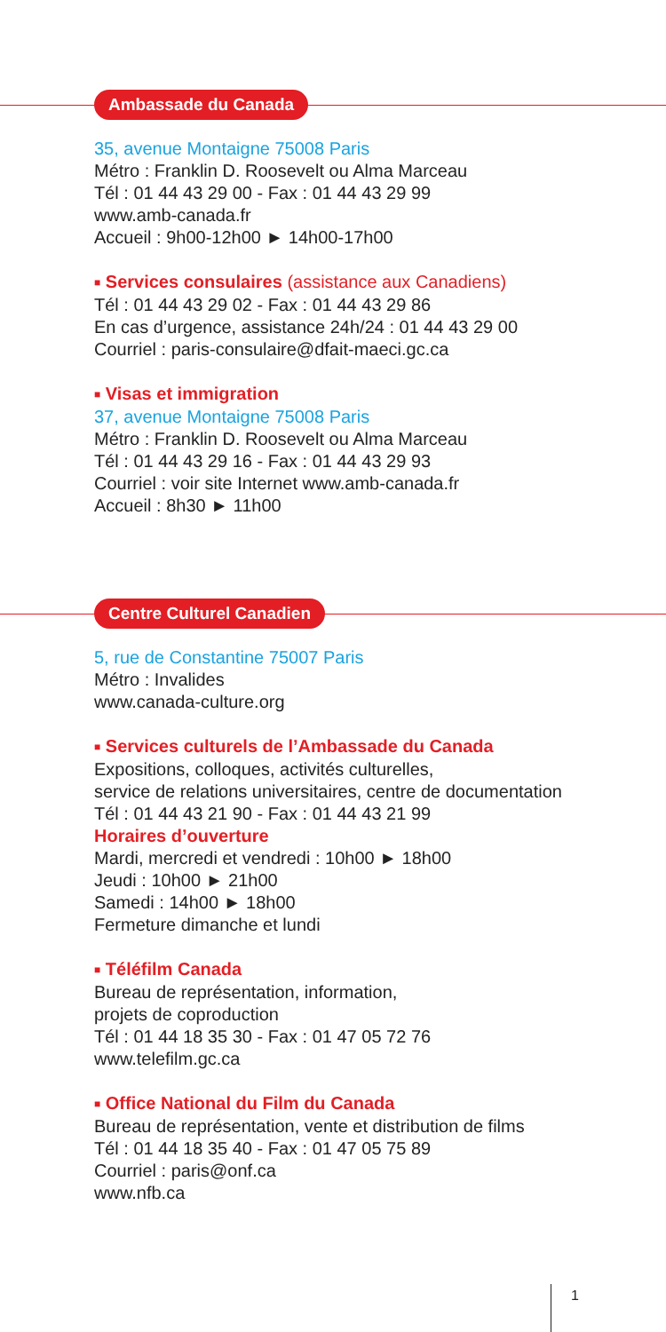Ambassade du Canada
35, avenue Montaigne 75008 Paris
Métro : Franklin D. Roosevelt ou Alma Marceau
Tél : 01 44 43 29 00 - Fax : 01 44 43 29 99
www.amb-canada.fr
Accueil : 9h00-12h00 ► 14h00-17h00
■ Services consulaires (assistance aux Canadiens)
Tél : 01 44 43 29 02 - Fax : 01 44 43 29 86
En cas d’urgence, assistance 24h/24 : 01 44 43 29 00
Courriel : paris-consulaire@dfait-maeci.gc.ca
■ Visas et immigration
37, avenue Montaigne 75008 Paris
Métro : Franklin D. Roosevelt ou Alma Marceau
Tél : 01 44 43 29 16 - Fax : 01 44 43 29 93
Courriel : voir site Internet www.amb-canada.fr
Accueil : 8h30 ► 11h00
Centre Culturel Canadien
5, rue de Constantine 75007 Paris
Métro : Invalides
www.canada-culture.org
■ Services culturels de l’Ambassade du Canada
Expositions, colloques, activités culturelles,
service de relations universitaires, centre de documentation
Tél : 01 44 43 21 90 - Fax : 01 44 43 21 99
Horaires d’ouverture
Mardi, mercredi et vendredi : 10h00 ► 18h00
Jeudi : 10h00 ► 21h00
Samedi : 14h00 ► 18h00
Fermeture dimanche et lundi
■ Téléfilm Canada
Bureau de représentation, information,
projets de coproduction
Tél : 01 44 18 35 30 - Fax : 01 47 05 72 76
www.telefilm.gc.ca
■ Office National du Film du Canada
Bureau de représentation, vente et distribution de films
Tél : 01 44 18 35 40 - Fax : 01 47 05 75 89
Courriel : paris@onf.ca
www.nfb.ca
1